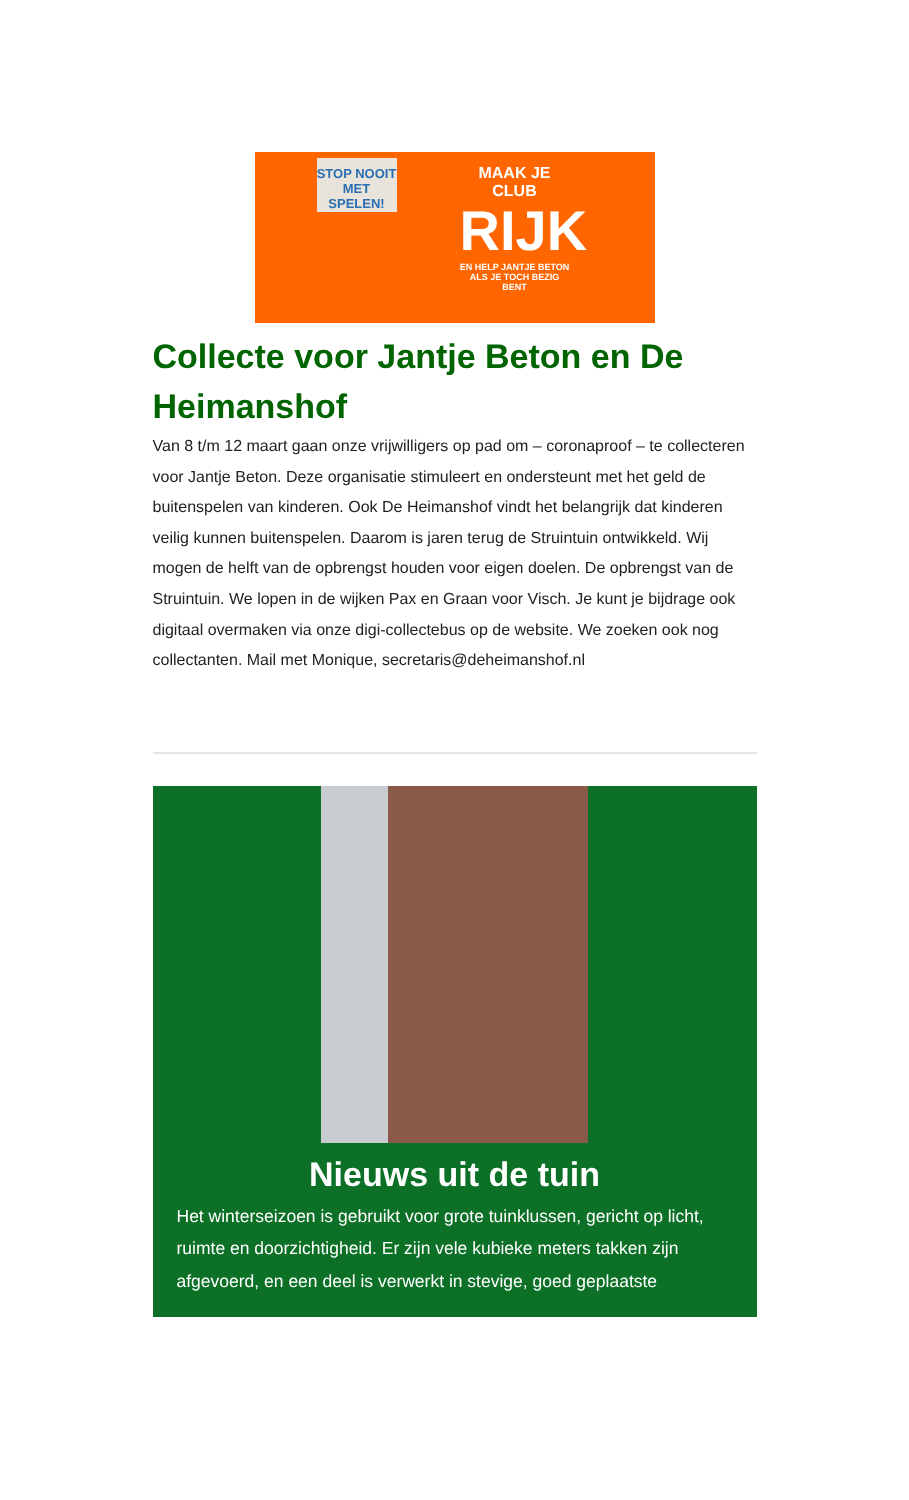STOP NOOIT MET SPELEN!
MAAK JE CLUB
RIJK
EN HELP JANTJE BETON ALS JE TOCH BEZIG BENT
Collecte voor Jantje Beton en De Heimanshof
Van 8 t/m 12 maart gaan onze vrijwilligers op pad om – coronaproof – te collecteren voor Jantje Beton. Deze organisatie stimuleert en ondersteunt met het geld de buitenspelen van kinderen. Ook De Heimanshof vindt het belangrijk dat kinderen veilig kunnen buitenspelen. Daarom is jaren terug de Struintuin ontwikkeld. Wij mogen de helft van de opbrengst houden voor eigen doelen. De opbrengst van de Struintuin. We lopen in de wijken Pax en Graan voor Visch. Je kunt je bijdrage ook digitaal overmaken via onze digi-collectebus op de website. We zoeken ook nog collectanten. Mail met Monique, secretaris@deheimanshof.nl
Nieuws uit de tuin
Het winterseizoen is gebruikt voor grote tuinklussen, gericht op licht, ruimte en doorzichtigheid. Er zijn vele kubieke meters takken zijn afgevoerd, en een deel is verwerkt in stevige, goed geplaatste